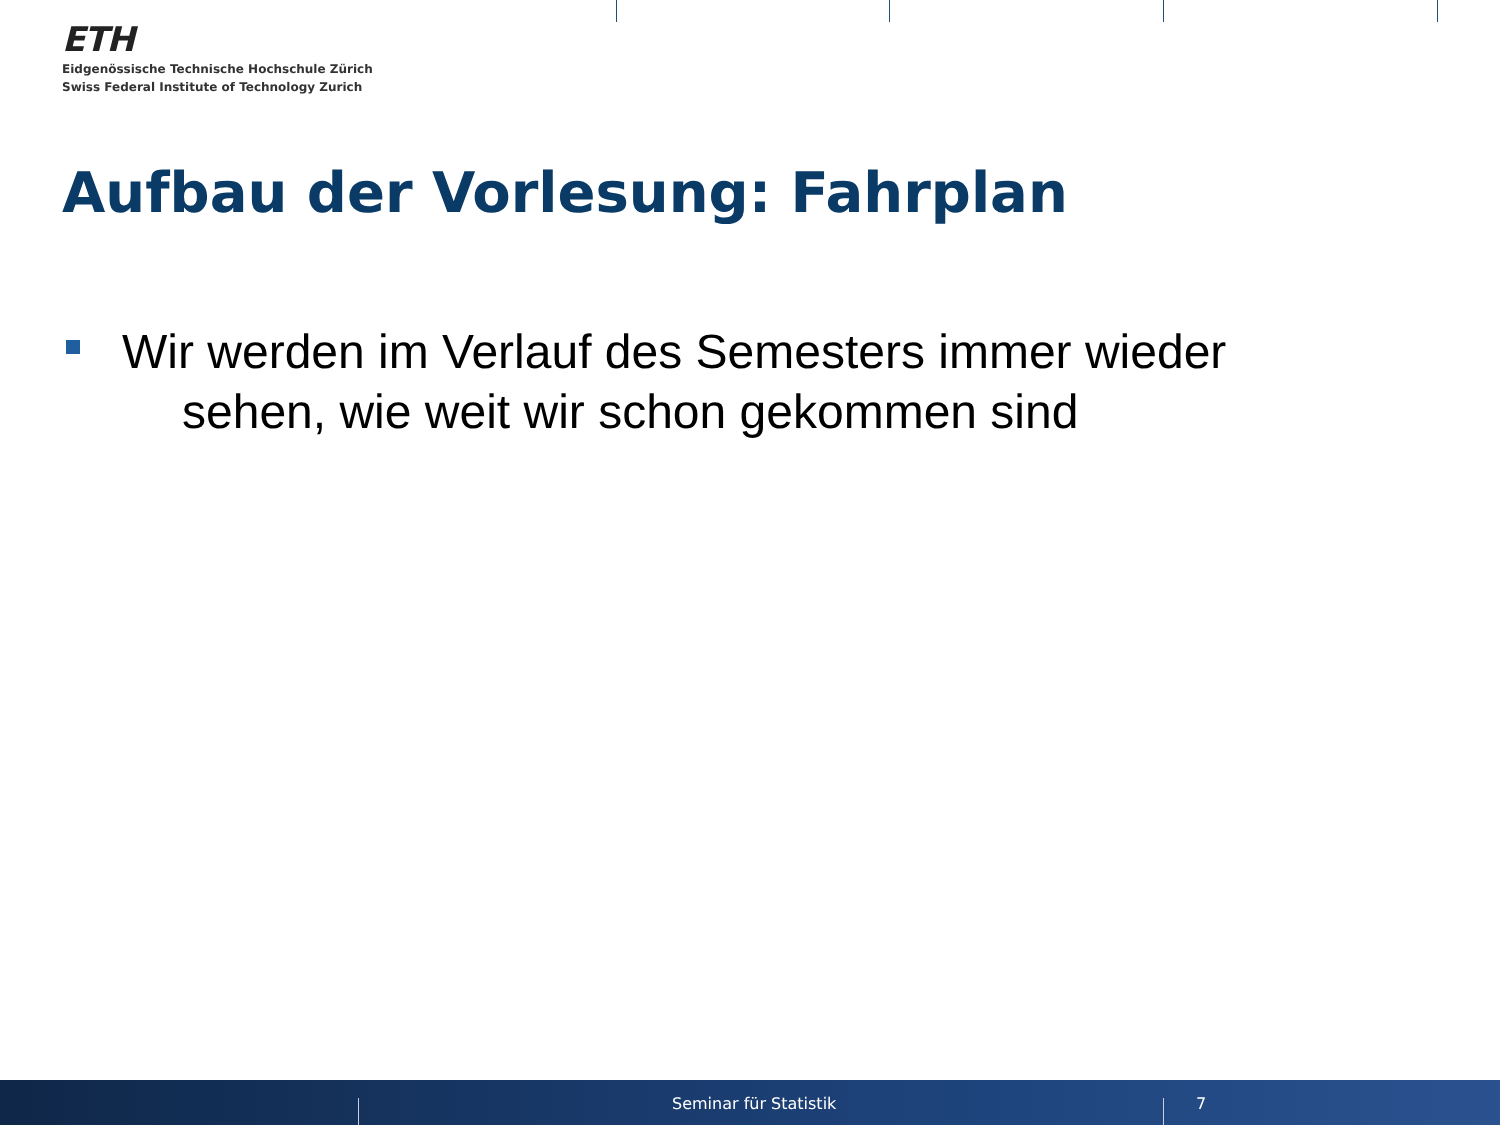ETH
Eidgenössische Technische Hochschule Zürich
Swiss Federal Institute of Technology Zurich
Aufbau der Vorlesung: Fahrplan
Wir werden im Verlauf des Semesters immer wieder
sehen, wie weit wir schon gekommen sind
Seminar für Statistik 7